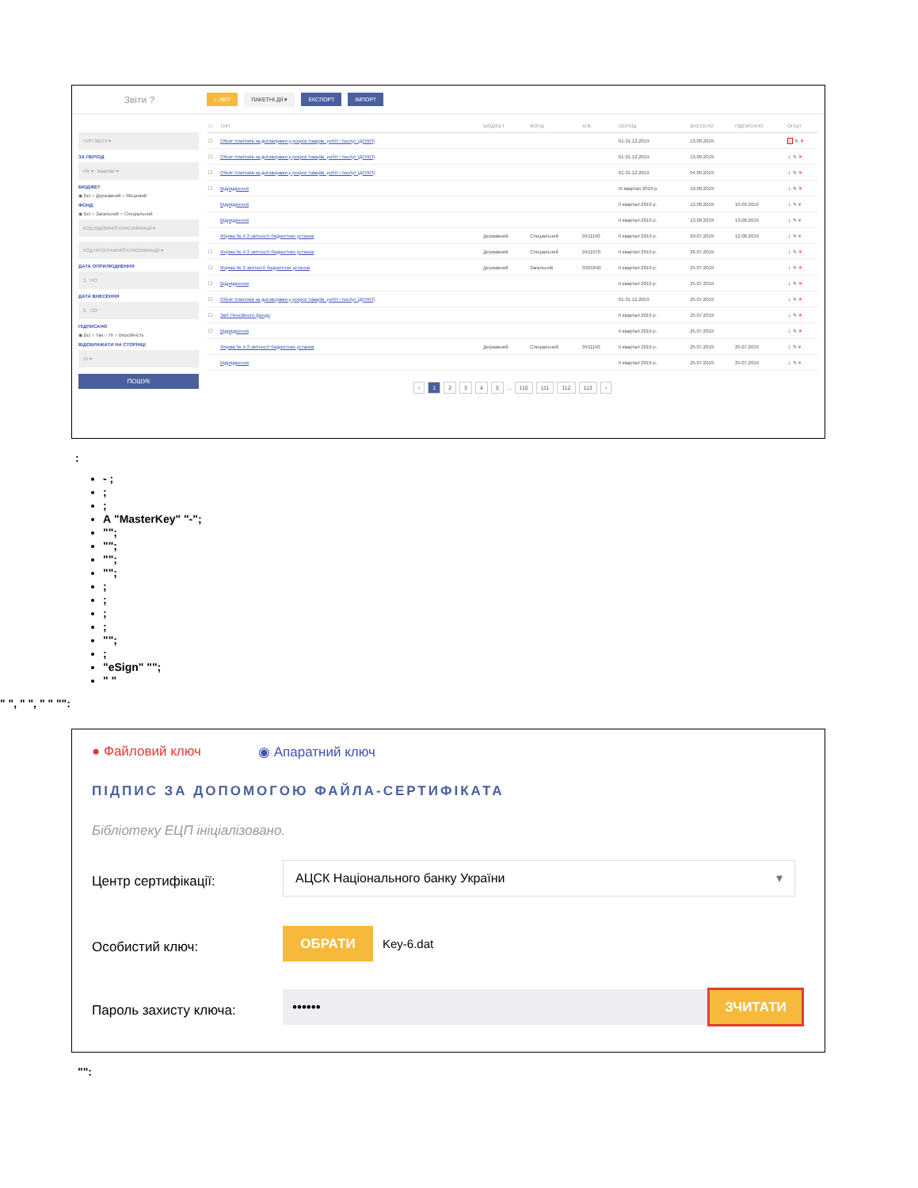Звіти ?
+ ЗВІТ ПАКЕТНІ ДІЇ ▾ ЕКСПОРТ ІМПОРТ
ТИП ЗВІТУ ▾
ЗА ПЕРІОД
Рік ▾ Квартал ▾
БЮДЖЕТ
◉ Всі ○ Державний ○ Місцевий
ФОНД
◉ Всі ○ Загальний ○ Спеціальний
КОД ВІДОМЧОЇ КЛАСИФІКАЦІЇ ▾
КОД ПРОГРАМНОЇ КЛАСИФІКАЦІЇ ▾
ДАТА ОПРИЛЮДНЕННЯ
З ПО
ДАТА ВНЕСЕННЯ
З ПО
ПІДПИСАНО
◉ Всі ○ Так ○ Ні ○ Версійність
ВІДОБРАЖАТИ НА СТОРІНЦІ
15 ▾
ПОШУК
| ☐ | ТИП | БЮДЖЕТ | ФОНД | КПК | ПЕРІОД | ВНЕСЕНО | ПІДПИСАНО | ОПЦІЇ |
| --- | --- | --- | --- | --- | --- | --- | --- | --- |
| ☐ | Обсяг платежів за договорами у розрізі товарів, робіт і послуг (ДП/КП) | | | | 01-31.12.2019 | 13.09.2019 | | ⊥ ✎ ✕ |
| ☐ | Обсяг платежів за договорами у розрізі товарів, робіт і послуг (ДП/КП) | | | | 01-31.12.2019 | 13.09.2019 | | ⊥ ✎ ✕ |
| ☐ | Обсяг платежів за договорами у розрізі товарів, робіт і послуг (ДП/КП) | | | | 01-31.12.2019 | 04.09.2019 | | ⊥ ✎ ✕ |
| ☐ | Відрядження | | | | III квартал 2019 р. | 19.08.2019 | | ⊥ ✎ ✕ |
| | Відрядження | | | | II квартал 2019 р. | 13.08.2019 | 10.09.2019 | ⊥ ✎ ≡ |
| | Відрядження | | | | II квартал 2019 р. | 13.08.2019 | 13.08.2019 | ⊥ ✎ ≡ |
| | Форма № 4-3 звітності бюджетних установ | Державний | Спеціальний | 0411150 | II квартал 2019 р. | 29.07.2019 | 12.08.2019 | ⊥ ✎ ≡ |
| ☐ | Форма № 4-3 звітності бюджетних установ | Державний | Спеціальний | 0411070 | II квартал 2019 р. | 26.07.2019 | | ⊥ ✎ ✕ |
| ☐ | Форма № 2 звітності бюджетних установ | Державний | Загальний | 0301840 | II квартал 2019 р. | 25.07.2019 | | ⊥ ✎ ✕ |
| ☐ | Відрядження | | | | II квартал 2019 р. | 25.07.2019 | | ⊥ ✎ ✕ |
| ☐ | Обсяг платежів за договорами у розрізі товарів, робіт і послуг (ДП/КП) | | | | 01-31.12.2019 | 25.07.2019 | | ⊥ ✎ ✕ |
| ☐ | Звіт Пенсійного фонду | | | | II квартал 2019 р. | 25.07.2019 | | ⊥ ✎ ✕ |
| ☐ | Відрядження | | | | II квартал 2019 р. | 25.07.2019 | | ⊥ ✎ ✕ |
| | Форма № 4-3 звітності бюджетних установ | Державний | Спеціальний | 0411150 | II квартал 2019 р. | 25.07.2019 | 25.07.2019 | ⊥ ✎ ≡ |
| | Відрядження | | | | II квартал 2019 р. | 25.07.2019 | 25.07.2019 | ⊥ ✎ ≡ |
‹ 12345 ... 110 111 112 113 ›
:
- ;
;
;
А "MasterKey" "-";
"";
"";
"";
"";
;
;
;
;
"";
;
"eSign" "";
" "
" ", " ", " " "":
● Файловий ключ ◉ Апаратний ключ
ПІДПИС ЗА ДОПОМОГОЮ ФАЙЛА-СЕРТИФІКАТА
Бібліотеку ЕЦП ініціалізовано.
Центр сертифікації:
АЦСК Національного банку України ▾
Особистий ключ:
ОБРАТИ
Key-6.dat
Пароль захисту ключа:
•••••• ЗЧИТАТИ
"":